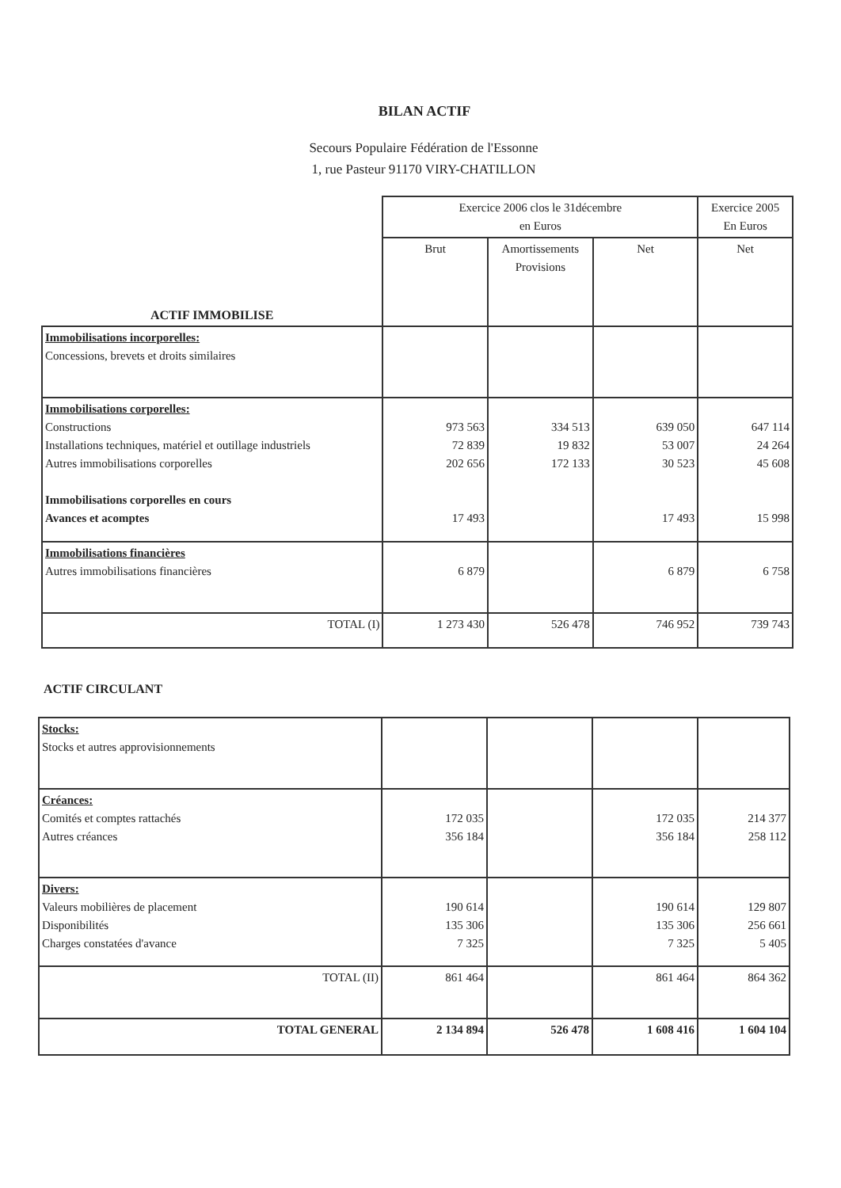BILAN ACTIF
Secours Populaire Fédération de l'Essonne
1, rue Pasteur 91170 VIRY-CHATILLON
| | Exercice 2006 clos le 31décembre en Euros | | | Exercice 2005 En Euros |
| --- | --- | --- | --- | --- |
| ACTIF IMMOBILISE | Brut | Amortissements Provisions | Net | Net |
| Immobilisations incorporelles: Concessions, brevets et droits similaires | | | | |
| Immobilisations corporelles: Constructions Installations techniques, matériel et outillage industriels Autres immobilisations corporelles Immobilisations corporelles en cours Avances et acomptes | 973 563 72 839 202 656 17 493 | 334 513 19 832 172 133 | 639 050 53 007 30 523 17 493 | 647 114 24 264 45 608 15 998 |
| Immobilisations financières Autres immobilisations financières | 6 879 | | 6 879 | 6 758 |
| TOTAL (I) | 1 273 430 | 526 478 | 746 952 | 739 743 |
ACTIF CIRCULANT
| Stocks: Stocks et autres approvisionnements | | | | |
| Créances: Comités et comptes rattachés Autres créances | 172 035 356 184 | | 172 035 356 184 | 214 377 258 112 |
| Divers: Valeurs mobilières de placement Disponibilités Charges constatées d'avance | 190 614 135 306 7 325 | | 190 614 135 306 7 325 | 129 807 256 661 5 405 |
| TOTAL (II) | 861 464 | | 861 464 | 864 362 |
| TOTAL GENERAL | 2 134 894 | 526 478 | 1 608 416 | 1 604 104 |